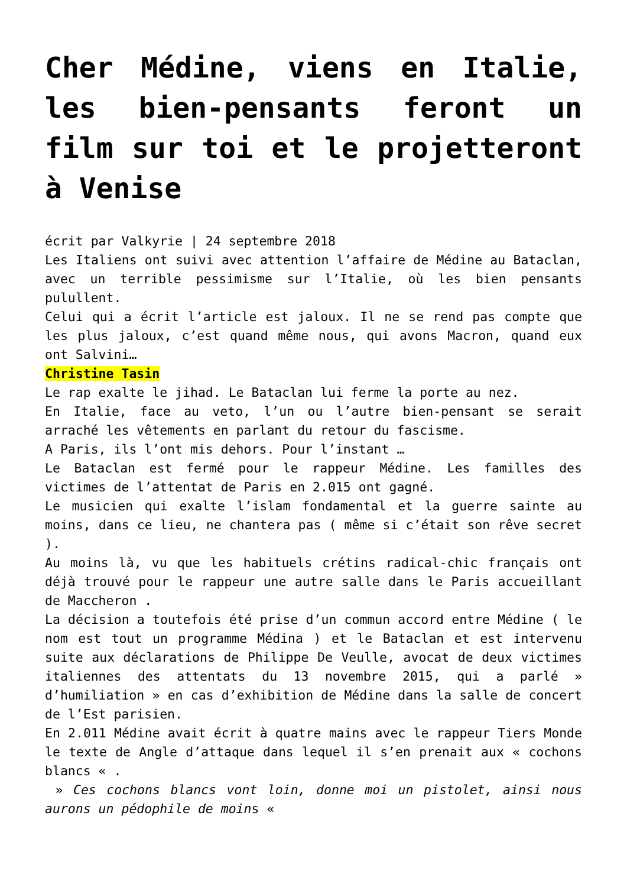Cher Médine, viens en Italie, les bien-pensants feront un film sur toi et le projetteront à Venise
écrit par Valkyrie | 24 septembre 2018
Les Italiens ont suivi avec attention l’affaire de Médine au Bataclan, avec un terrible pessimisme sur l’Italie, où les bien pensants pulullent.
Celui qui a écrit l’article est jaloux. Il ne se rend pas compte que les plus jaloux, c’est quand même nous, qui avons Macron, quand eux ont Salvini…
Christine Tasin
Le rap exalte le jihad. Le Bataclan lui ferme la porte au nez.
En Italie, face au veto, l’un ou l’autre bien-pensant se serait arraché les vêtements en parlant du retour du fascisme.
A Paris, ils l’ont mis dehors. Pour l’instant …
Le Bataclan est fermé pour le rappeur Médine. Les familles des victimes de l’attentat de Paris en 2.015 ont gagné.
Le musicien qui exalte l’islam fondamental et la guerre sainte au moins, dans ce lieu, ne chantera pas ( même si c’était son rêve secret ).
Au moins là, vu que les habituels crétins radical-chic français ont déjà trouvé pour le rappeur une autre salle dans le Paris accueillant de Maccheron .
La décision a toutefois été prise d’un commun accord entre Médine ( le nom est tout un programme Médina ) et le Bataclan et est intervenu suite aux déclarations de Philippe De Veulle, avocat de deux victimes italiennes des attentats du 13 novembre 2015, qui a parlé » d’humiliation » en cas d’exhibition de Médine dans la salle de concert de l’Est parisien.
En 2.011 Médine avait écrit à quatre mains avec le rappeur Tiers Monde le texte de Angle d’attaque dans lequel il s’en prenait aux « cochons blancs « .
» Ces cochons blancs vont loin, donne moi un pistolet, ainsi nous aurons un pédophile de moins «